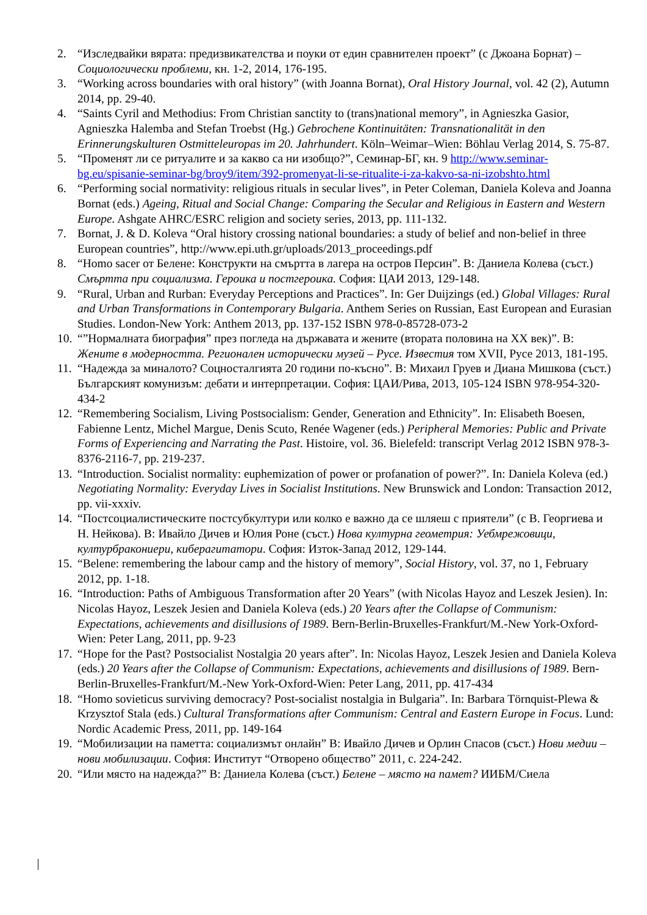2. “Изследвайки вярата: предизвикателства и поуки от един сравнителен проект” (с Джоана Борнат) – Социологически проблеми, кн. 1-2, 2014, 176-195.
3. “Working across boundaries with oral history” (with Joanna Bornat), Oral History Journal, vol. 42 (2), Autumn 2014, pp. 29-40.
4. “Saints Cyril and Methodius: From Christian sanctity to (trans)national memory”, in Agnieszka Gasior, Agnieszka Halemba and Stefan Troebst (Hg.) Gebrochene Kontinuitäten: Transnationalität in den Erinnerungskulturen Ostmitteleuropas im 20. Jahrhundert. Köln–Weimar–Wien: Böhlau Verlag 2014, S. 75-87.
5. “Променят ли се ритуалите и за какво са ни изобщо?”, Семинар-БГ, кн. 9 http://www.seminar-bg.eu/spisanie-seminar-bg/broy9/item/392-promenyat-li-se-ritualite-i-za-kakvo-sa-ni-izobshto.html
6. “Performing social normativity: religious rituals in secular lives”, in Peter Coleman, Daniela Koleva and Joanna Bornat (eds.) Ageing, Ritual and Social Change: Comparing the Secular and Religious in Eastern and Western Europe. Ashgate AHRC/ESRC religion and society series, 2013, pp. 111-132.
7. Bornat, J. & D. Koleva “Oral history crossing national boundaries: a study of belief and non-belief in three European countries”, http://www.epi.uth.gr/uploads/2013_proceedings.pdf
8. “Homo sacer от Белене: Конструкти на смъртта в лагера на остров Персин”. В: Даниела Колева (съст.) Смъртта при социализма. Героика и постгероика. София: ЦАИ 2013, 129-148.
9. “Rural, Urban and Rurban: Everyday Perceptions and Practices”. In: Ger Duijzings (ed.) Global Villages: Rural and Urban Transformations in Contemporary Bulgaria. Anthem Series on Russian, East European and Eurasian Studies. London-New York: Anthem 2013, pp. 137-152 ISBN 978-0-85728-073-2
10. “”Нормалната биография” през погледа на държавата и жените (втората половина на ХХ век)”. В: Жените в модерността. Регионален исторически музей – Русе. Известия том XVII, Русе 2013, 181-195.
11. “Надежда за миналото? Соцносталгията 20 години по-късно”. В: Михаил Груев и Диана Мишкова (съст.) Българският комунизъм: дебати и интерпретации. София: ЦАИ/Рива, 2013, 105-124 ISBN 978-954-320-434-2
12. “Remembering Socialism, Living Postsocialism: Gender, Generation and Ethnicity”. In: Elisabeth Boesen, Fabienne Lentz, Michel Margue, Denis Scuto, Renée Wagener (eds.) Peripheral Memories: Public and Private Forms of Experiencing and Narrating the Past. Histoire, vol. 36. Bielefeld: transcript Verlag 2012 ISBN 978-3-8376-2116-7, pp. 219-237.
13. “Introduction. Socialist normality: euphemization of power or profanation of power?”. In: Daniela Koleva (ed.) Negotiating Normality: Everyday Lives in Socialist Institutions. New Brunswick and London: Transaction 2012, pp. vii-xxxiv.
14. “Постсоциалистическите постсубкултури или колко е важно да се шляеш с приятели” (с В. Георгиева и Н. Нейкова). В: Ивайло Дичев и Юлия Роне (съст.) Нова културна геометрия: Уебмрежовици, културбракониери, киберагитатори. София: Изток-Запад 2012, 129-144.
15. “Belene: remembering the labour camp and the history of memory”, Social History, vol. 37, no 1, February 2012, pp. 1-18.
16. “Introduction: Paths of Ambiguous Transformation after 20 Years” (with Nicolas Hayoz and Leszek Jesien). In: Nicolas Hayoz, Leszek Jesien and Daniela Koleva (eds.) 20 Years after the Collapse of Communism: Expectations, achievements and disillusions of 1989. Bern-Berlin-Bruxelles-Frankfurt/M.-New York-Oxford-Wien: Peter Lang, 2011, pp. 9-23
17. “Hope for the Past? Postsocialist Nostalgia 20 years after”. In: Nicolas Hayoz, Leszek Jesien and Daniela Koleva (eds.) 20 Years after the Collapse of Communism: Expectations, achievements and disillusions of 1989. Bern-Berlin-Bruxelles-Frankfurt/M.-New York-Oxford-Wien: Peter Lang, 2011, pp. 417-434
18. “Homo sovieticus surviving democracy? Post-socialist nostalgia in Bulgaria”. In: Barbara Törnquist-Plewa & Krzysztof Stala (eds.) Cultural Transformations after Communism: Central and Eastern Europe in Focus. Lund: Nordic Academic Press, 2011, pp. 149-164
19. “Мобилизации на паметта: социализмът онлайн” В: Ивайло Дичев и Орлин Спасов (съст.) Нови медии – нови мобилизации. София: Институт “Отворено общество” 2011, с. 224-242.
20. “Или място на надежда?” В: Даниела Колева (съст.) Белене – място на памет? ИИБМ/Сиела